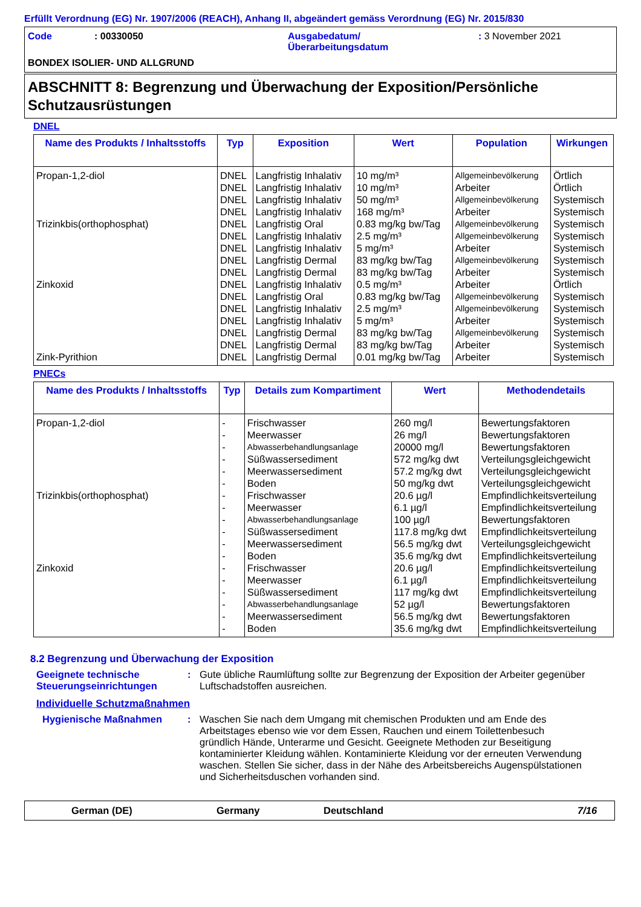Erfüllt Verordnung (EG) Nr. 1907/2006 (REACH), Anhang II, abgeändert gemäss Verordnung (EG) Nr. 2015/830
Code: 00330050 Ausgabedatum/
Überarbeitungsdatum: 3 November 2021
BONDEX ISOLIER- UND ALLGRUND
ABSCHNITT 8: Begrenzung und Überwachung der Exposition/Persönliche Schutzausrüstungen
DNEL
| Name des Produkts / Inhaltsstoffs | Typ | Exposition | Wert | Population | Wirkungen |
| --- | --- | --- | --- | --- | --- |
| Propan-1,2-diol | DNEL | Langfristig Inhalativ | 10 mg/m³ | Allgemeinbevölkerung | Örtlich |
| | DNEL | Langfristig Inhalativ | 10 mg/m³ | Arbeiter | Örtlich |
| | DNEL | Langfristig Inhalativ | 50 mg/m³ | Allgemeinbevölkerung | Systemisch |
| | DNEL | Langfristig Inhalativ | 168 mg/m³ | Arbeiter | Systemisch |
| Trizinkbis(orthophosphat) | DNEL | Langfristig Oral | 0.83 mg/kg bw/Tag | Allgemeinbevölkerung | Systemisch |
| | DNEL | Langfristig Inhalativ | 2.5 mg/m³ | Allgemeinbevölkerung | Systemisch |
| | DNEL | Langfristig Inhalativ | 5 mg/m³ | Arbeiter | Systemisch |
| | DNEL | Langfristig Dermal | 83 mg/kg bw/Tag | Allgemeinbevölkerung | Systemisch |
| | DNEL | Langfristig Dermal | 83 mg/kg bw/Tag | Arbeiter | Systemisch |
| Zinkoxid | DNEL | Langfristig Inhalativ | 0.5 mg/m³ | Arbeiter | Örtlich |
| | DNEL | Langfristig Oral | 0.83 mg/kg bw/Tag | Allgemeinbevölkerung | Systemisch |
| | DNEL | Langfristig Inhalativ | 2.5 mg/m³ | Allgemeinbevölkerung | Systemisch |
| | DNEL | Langfristig Inhalativ | 5 mg/m³ | Arbeiter | Systemisch |
| | DNEL | Langfristig Dermal | 83 mg/kg bw/Tag | Allgemeinbevölkerung | Systemisch |
| | DNEL | Langfristig Dermal | 83 mg/kg bw/Tag | Arbeiter | Systemisch |
| Zink-Pyrithion | DNEL | Langfristig Dermal | 0.01 mg/kg bw/Tag | Arbeiter | Systemisch |
PNECs
| Name des Produkts / Inhaltsstoffs | Typ | Details zum Kompartiment | Wert | Methodendetails |
| --- | --- | --- | --- | --- |
| Propan-1,2-diol | - | Frischwasser | 260 mg/l | Bewertungsfaktoren |
| | - | Meerwasser | 26 mg/l | Bewertungsfaktoren |
| | - | Abwasserbehandlungsanlage | 20000 mg/l | Bewertungsfaktoren |
| | - | Süßwassersediment | 572 mg/kg dwt | Verteilungsgleichgewicht |
| | - | Meerwassersediment | 57.2 mg/kg dwt | Verteilungsgleichgewicht |
| | - | Boden | 50 mg/kg dwt | Verteilungsgleichgewicht |
| Trizinkbis(orthophosphat) | - | Frischwasser | 20.6 µg/l | Empfindlichkeitsverteilung |
| | - | Meerwasser | 6.1 µg/l | Empfindlichkeitsverteilung |
| | - | Abwasserbehandlungsanlage | 100 µg/l | Bewertungsfaktoren |
| | - | Süßwassersediment | 117.8 mg/kg dwt | Empfindlichkeitsverteilung |
| | - | Meerwassersediment | 56.5 mg/kg dwt | Verteilungsgleichgewicht |
| | - | Boden | 35.6 mg/kg dwt | Empfindlichkeitsverteilung |
| Zinkoxid | - | Frischwasser | 20.6 µg/l | Empfindlichkeitsverteilung |
| | - | Meerwasser | 6.1 µg/l | Empfindlichkeitsverteilung |
| | - | Süßwassersediment | 117 mg/kg dwt | Empfindlichkeitsverteilung |
| | - | Abwasserbehandlungsanlage | 52 µg/l | Bewertungsfaktoren |
| | - | Meerwassersediment | 56.5 mg/kg dwt | Bewertungsfaktoren |
| | - | Boden | 35.6 mg/kg dwt | Empfindlichkeitsverteilung |
8.2 Begrenzung und Überwachung der Exposition
Geeignete technische Steuerungseinrichtungen
: Gute übliche Raumlüftung sollte zur Begrenzung der Exposition der Arbeiter gegenüber Luftschadstoffen ausreichen.
Individuelle Schutzmaßnahmen
Hygienische Maßnahmen : Waschen Sie nach dem Umgang mit chemischen Produkten und am Ende des Arbeitstages ebenso wie vor dem Essen, Rauchen und einem Toilettenbesuch gründlich Hände, Unterarme und Gesicht. Geeignete Methoden zur Beseitigung kontaminierter Kleidung wählen. Kontaminierte Kleidung vor der erneuten Verwendung waschen. Stellen Sie sicher, dass in der Nähe des Arbeitsbereichs Augenspülstationen und Sicherheitsduschen vorhanden sind.
German (DE) Germany Deutschland 7/16